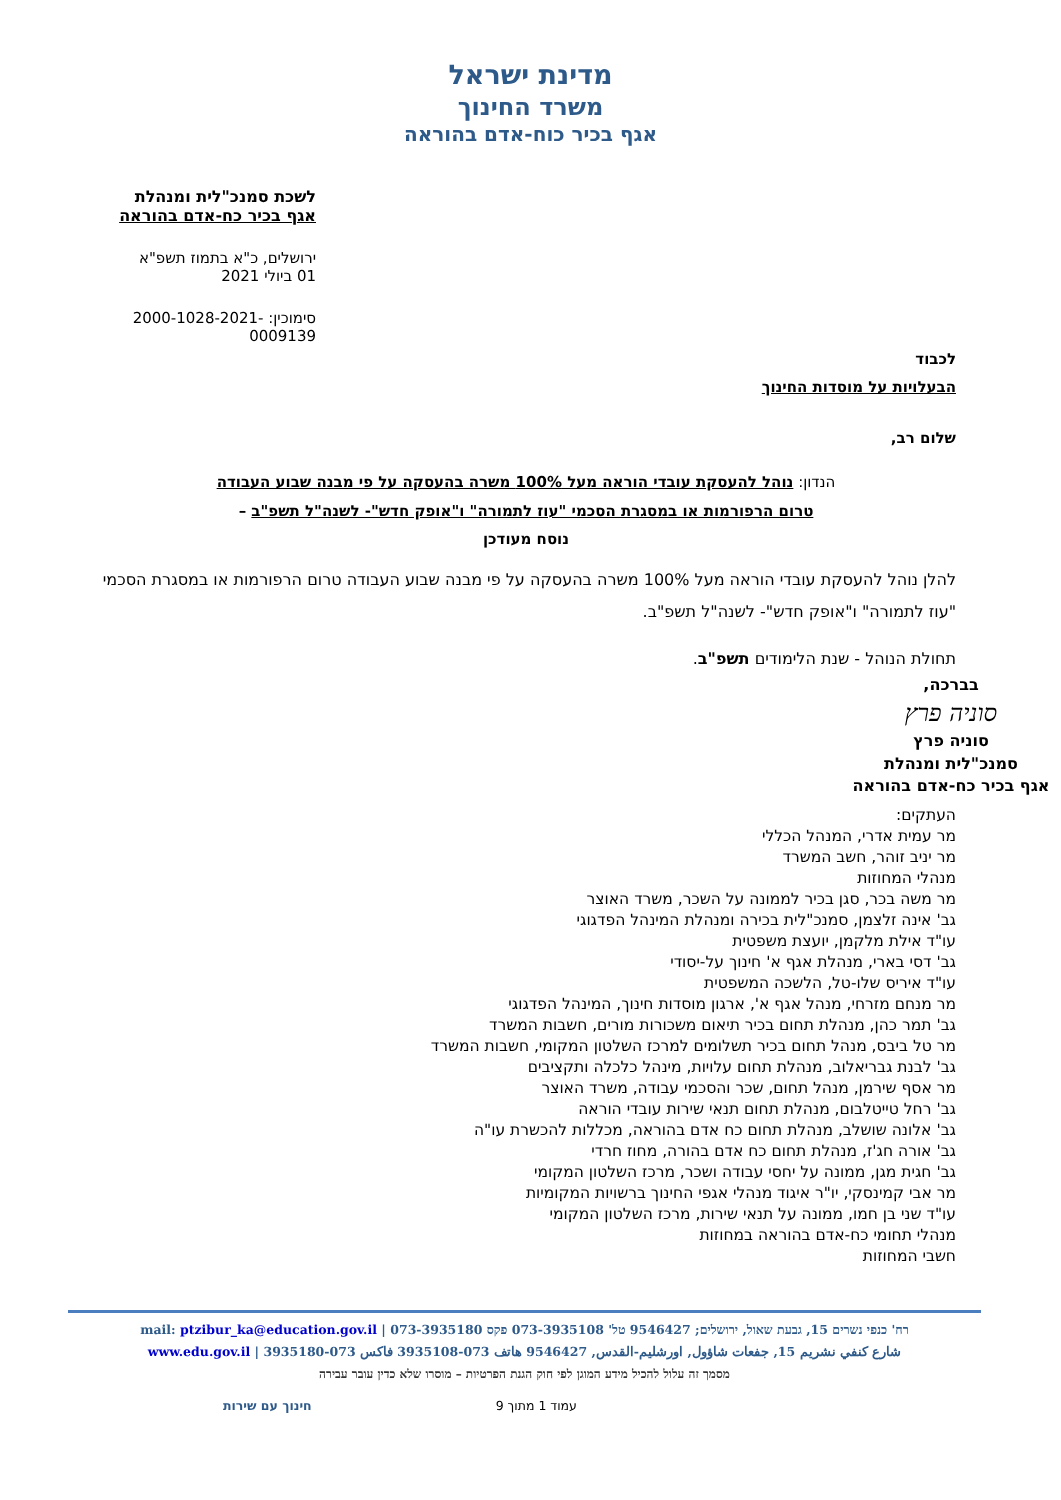מדינת ישראל
משרד החינוך
אגף בכיר כוח-אדם בהוראה
לשכת סמנכ"לית ומנהלת
אגף בכיר כח-אדם בהוראה
ירושלים, כ"א בתמוז תשפ"א
01 ביולי 2021
סימוכין: 2000-1028-2021-0009139
לכבוד
הבעלויות על מוסדות החינוך
שלום רב,
הנדון: נוהל להעסקת עובדי הוראה מעל 100% משרה בהעסקה על פי מבנה שבוע העבודה
טרום הרפורמות או במסגרת הסכמי "עוז לתמורה" ו"אופק חדש"- לשנה"ל תשפ"ב –
נוסח מעודכן
להלן נוהל להעסקת עובדי הוראה מעל 100% משרה בהעסקה על פי מבנה שבוע העבודה טרום הרפורמות או במסגרת הסכמי "עוז לתמורה" ו"אופק חדש"- לשנה"ל תשפ"ב.
תחולת הנוהל - שנת הלימודים תשפ"ב.
בברכה,
סוניה פרץ
סוניה פרץ
סמנכ"לית ומנהלת
אגף בכיר כח-אדם בהוראה
העתקים:
מר עמית אדרי, המנהל הכללי
מר יניב זוהר, חשב המשרד
מנהלי המחוזות
מר משה בכר, סגן בכיר לממונה על השכר, משרד האוצר
גב' אינה זלצמן, סמנכ"לית בכירה ומנהלת המינהל הפדגוגי
עו"ד אילת מלקמן, יועצת משפטית
גב' דסי בארי, מנהלת אגף א' חינוך על-יסודי
עו"ד איריס שלו-טל, הלשכה המשפטית
מר מנחם מזרחי, מנהל אגף א', ארגון מוסדות חינוך, המינהל הפדגוגי
גב' תמר כהן, מנהלת תחום בכיר תיאום משכורות מורים, חשבות המשרד
מר טל ביבס, מנהל תחום בכיר תשלומים למרכז השלטון המקומי, חשבות המשרד
גב' לבנת גבריאלוב, מנהלת תחום עלויות, מינהל כלכלה ותקציבים
מר אסף שירמן, מנהל תחום, שכר והסכמי עבודה, משרד האוצר
גב' רחל טייטלבום, מנהלת תחום תנאי שירות עובדי הוראה
גב' אלונה שושלב, מנהלת תחום כח אדם בהוראה, מכללות להכשרת עו"ה
גב' אורה חג'ז, מנהלת תחום כח אדם בהורה, מחוז חרדי
גב' חגית מגן, ממונה על יחסי עבודה ושכר, מרכז השלטון המקומי
מר אבי קמינסקי, יו"ר איגוד מנהלי אגפי החינוך ברשויות המקומיות
עו"ד שני בן חמו, ממונה על תנאי שירות, מרכז השלטון המקומי
מנהלי תחומי כח-אדם בהוראה במחוזות
חשבי המחוזות
רח' כנפי נשרים 15, גבעת שאול, ירושלים; 9546427 טל' 073-3935108 פקס 073-3935180 | mail: ptzibur_ka@education.gov.il
شارع كنفي نشريم 15, جفعات شاؤول, اورشليم-القدس, 9546427 هاتف 073-3935108 فاكس 073-3935180 | www.edu.gov.il
מסמך זה עלול להכיל מידע המוגן לפי חוק הגנת הפרטיות – מוסרו שלא כדין עובר עבירה
עמוד 1 מתוך 9 חינוך עם שירות